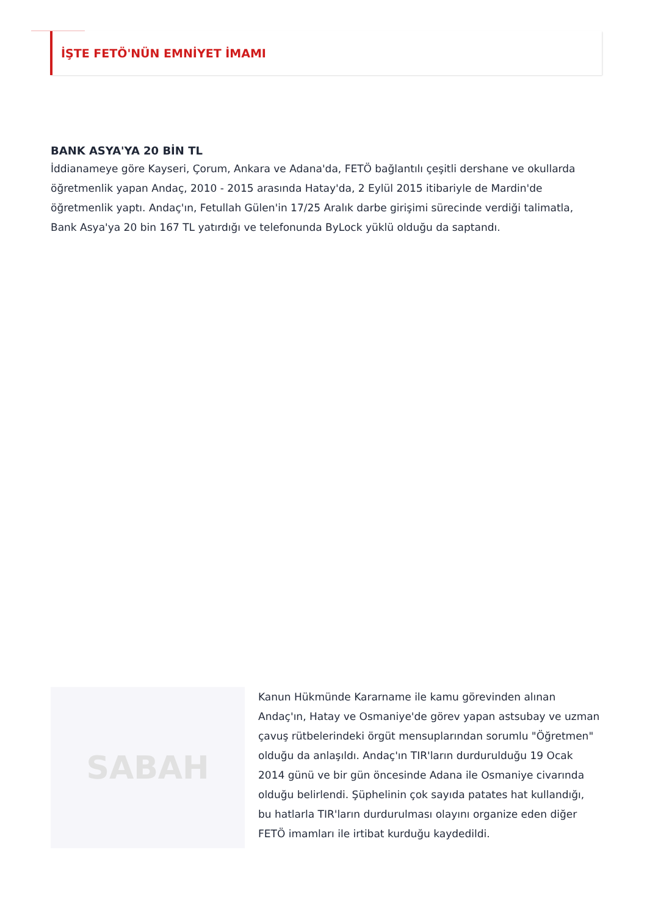İŞTE FETÖ'NÜN EMNİYET İMAMI
BANK ASYA'YA 20 BİN TL
İddianameye göre Kayseri, Çorum, Ankara ve Adana'da, FETÖ bağlantılı çeşitli dershane ve okullarda öğretmenlik yapan Andaç, 2010 - 2015 arasında Hatay'da, 2 Eylül 2015 itibariyle de Mardin'de öğretmenlik yaptı. Andaç'ın, Fetullah Gülen'in 17/25 Aralık darbe girişimi sürecinde verdiği talimatla, Bank Asya'ya 20 bin 167 TL yatırdığı ve telefonunda ByLock yüklü olduğu da saptandı.
SABAH
Kanun Hükmünde Kararname ile kamu görevinden alınan Andaç'ın, Hatay ve Osmaniye'de görev yapan astsubay ve uzman çavuş rütbelerindeki örgüt mensuplarından sorumlu "Öğretmen" olduğu da anlaşıldı. Andaç'ın TIR'ların durdurulduğu 19 Ocak 2014 günü ve bir gün öncesinde Adana ile Osmaniye civarında olduğu belirlendi. Şüphelinin çok sayıda patates hat kullandığı, bu hatlarla TIR'ların durdurulması olayını organize eden diğer FETÖ imamları ile irtibat kurduğu kaydedildi.